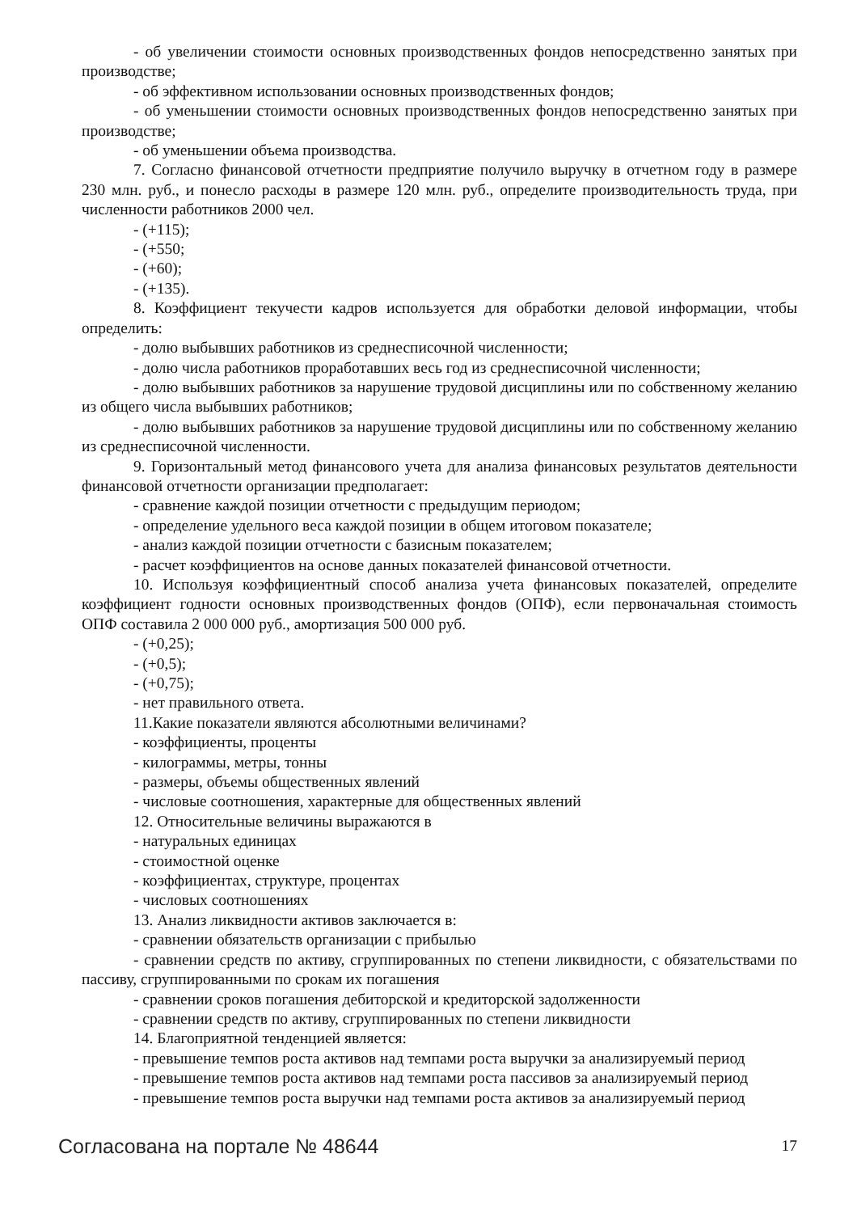- об увеличении стоимости основных производственных фондов непосредственно занятых при производстве;
- об эффективном использовании основных производственных фондов;
- об уменьшении стоимости основных производственных фондов непосредственно занятых при производстве;
- об уменьшении объема производства.
7. Согласно финансовой отчетности предприятие получило выручку в отчетном году в размере 230 млн. руб., и понесло расходы в размере 120 млн. руб., определите производительность труда, при численности работников 2000 чел.
- (+115);
- (+550;
- (+60);
- (+135).
8. Коэффициент текучести кадров используется для обработки деловой информации, чтобы определить:
- долю выбывших работников из среднесписочной численности;
- долю числа работников проработавших весь год из среднесписочной численности;
- долю выбывших работников за нарушение трудовой дисциплины или по собственному желанию из общего числа выбывших работников;
- долю выбывших работников за нарушение трудовой дисциплины или по собственному желанию из среднесписочной численности.
9. Горизонтальный метод финансового учета для анализа финансовых результатов деятельности финансовой отчетности организации предполагает:
- сравнение каждой позиции отчетности с предыдущим периодом;
- определение удельного веса каждой позиции в общем итоговом показателе;
- анализ каждой позиции отчетности с базисным показателем;
- расчет коэффициентов на основе данных показателей финансовой отчетности.
10. Используя коэффициентный способ анализа учета финансовых показателей, определите коэффициент годности основных производственных фондов (ОПФ), если первоначальная стоимость ОПФ составила 2 000 000 руб., амортизация 500 000 руб.
- (+0,25);
- (+0,5);
- (+0,75);
- нет правильного ответа.
11.Какие показатели являются абсолютными величинами?
- коэффициенты, проценты
- килограммы, метры, тонны
- размеры, объемы общественных явлений
- числовые соотношения, характерные для общественных явлений
12. Относительные величины выражаются в
- натуральных единицах
- стоимостной оценке
- коэффициентах, структуре, процентах
- числовых соотношениях
13. Анализ ликвидности активов заключается в:
- сравнении обязательств организации с прибылью
- сравнении средств по активу, сгруппированных по степени ликвидности, с обязательствами по пассиву, сгруппированными по срокам их погашения
- сравнении сроков погашения дебиторской и кредиторской задолженности
- сравнении средств по активу, сгруппированных по степени ликвидности
14. Благоприятной тенденцией является:
- превышение темпов роста активов над темпами роста выручки за анализируемый период
- превышение темпов роста активов над темпами роста пассивов за анализируемый период
- превышение темпов роста выручки над темпами роста активов за анализируемый период
Согласована на портале № 48644 17